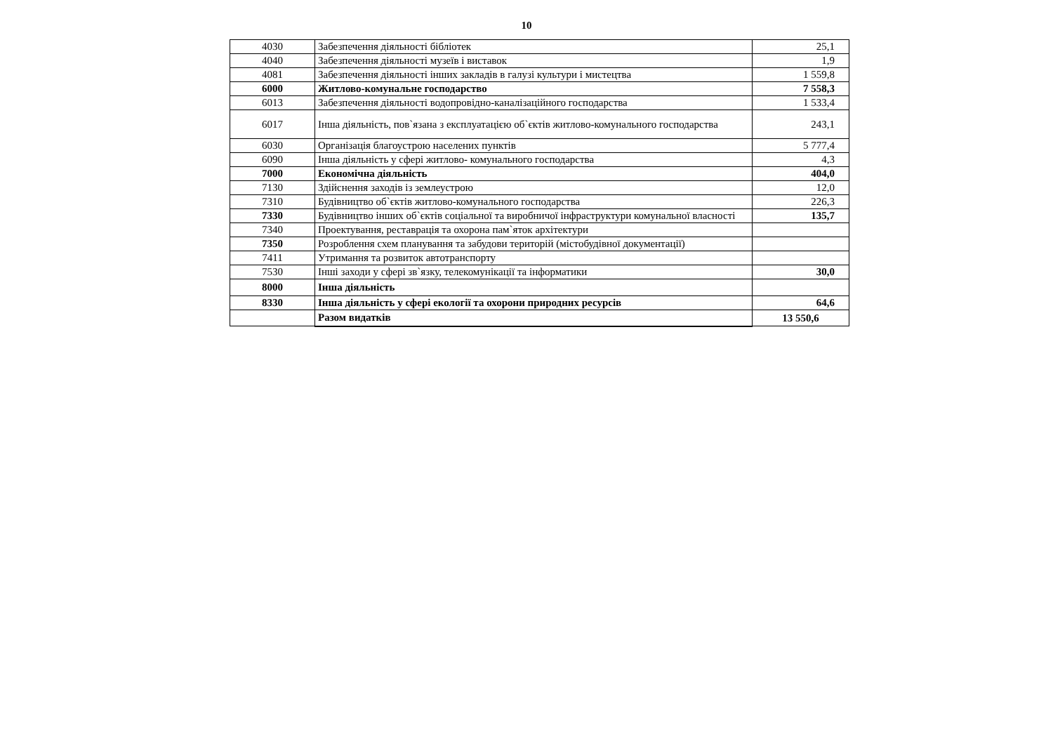10
| 4030 | Забезпечення діяльності бібліотек | 25,1 |
| 4040 | Забезпечення діяльності музеїв і виставок | 1,9 |
| 4081 | Забезпечення діяльності інших закладів в галузі культури і мистецтва | 1 559,8 |
| 6000 | Житлово-комунальне господарство | 7 558,3 |
| 6013 | Забезпечення діяльності водопровідно-каналізаційного господарства | 1 533,4 |
| 6017 | Інша діяльність, пов`язана з експлуатацією об`єктів житлово-комунального господарства | 243,1 |
| 6030 | Організація благоустрою населених пунктів | 5 777,4 |
| 6090 | Інша діяльність у сфері житлово- комунального господарства | 4,3 |
| 7000 | Економічна діяльність | 404,0 |
| 7130 | Здійснення заходів із землеустрою | 12,0 |
| 7310 | Будівництво об`єктів житлово-комунального господарства | 226,3 |
| 7330 | Будівництво інших об`єктів соціальної та виробничої інфраструктури комунальної власності | 135,7 |
| 7340 | Проектування, реставрація та охорона пам`яток архітектури | |
| 7350 | Розроблення схем планування та забудови територій (містобудівної документації) | |
| 7411 | Утримання та розвиток автотранспорту | |
| 7530 | Інші заходи у сфері зв`язку, телекомунікації та інформатики | 30,0 |
| 8000 | Інша діяльність | |
| 8330 | Інша діяльність у сфері екології та охорони природних ресурсів | 64,6 |
| | Разом видатків | 13 550,6 |